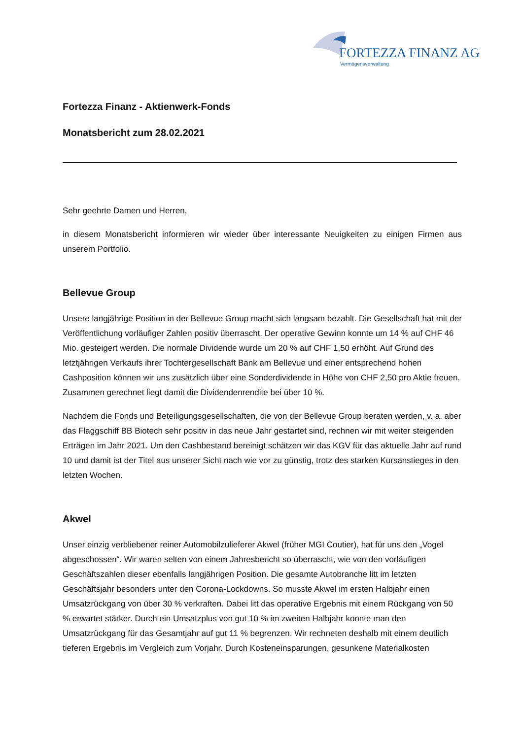FORTEZZA FINANZ AG
Vermögensverwaltung
Fortezza Finanz - Aktienwerk-Fonds
Monatsbericht zum 28.02.2021
Sehr geehrte Damen und Herren,
in diesem Monatsbericht informieren wir wieder über interessante Neuigkeiten zu einigen Firmen aus unserem Portfolio.
Bellevue Group
Unsere langjährige Position in der Bellevue Group macht sich langsam bezahlt. Die Gesellschaft hat mit der Veröffentlichung vorläufiger Zahlen positiv überrascht. Der operative Gewinn konnte um 14 % auf CHF 46 Mio. gesteigert werden. Die normale Dividende wurde um 20 % auf CHF 1,50 erhöht. Auf Grund des letztjährigen Verkaufs ihrer Tochtergesellschaft Bank am Bellevue und einer entsprechend hohen Cashposition können wir uns zusätzlich über eine Sonderdividende in Höhe von CHF 2,50 pro Aktie freuen. Zusammen gerechnet liegt damit die Dividendenrendite bei über 10 %.
Nachdem die Fonds und Beteiligungsgesellschaften, die von der Bellevue Group beraten werden, v. a. aber das Flaggschiff BB Biotech sehr positiv in das neue Jahr gestartet sind, rechnen wir mit weiter steigenden Erträgen im Jahr 2021. Um den Cashbestand bereinigt schätzen wir das KGV für das aktuelle Jahr auf rund 10 und damit ist der Titel aus unserer Sicht nach wie vor zu günstig, trotz des starken Kursanstieges in den letzten Wochen.
Akwel
Unser einzig verbliebener reiner Automobilzulieferer Akwel (früher MGI Coutier), hat für uns den „Vogel abgeschossen“. Wir waren selten von einem Jahresbericht so überrascht, wie von den vorläufigen Geschäftszahlen dieser ebenfalls langjährigen Position. Die gesamte Autobranche litt im letzten Geschäftsjahr besonders unter den Corona-Lockdowns. So musste Akwel im ersten Halbjahr einen Umsatzrückgang von über 30 % verkraften. Dabei litt das operative Ergebnis mit einem Rückgang von 50 % erwartet stärker. Durch ein Umsatzplus von gut 10 % im zweiten Halbjahr konnte man den Umsatzrückgang für das Gesamtjahr auf gut 11 % begrenzen. Wir rechneten deshalb mit einem deutlich tieferen Ergebnis im Vergleich zum Vorjahr. Durch Kosteneinsparungen, gesunkene Materialkosten